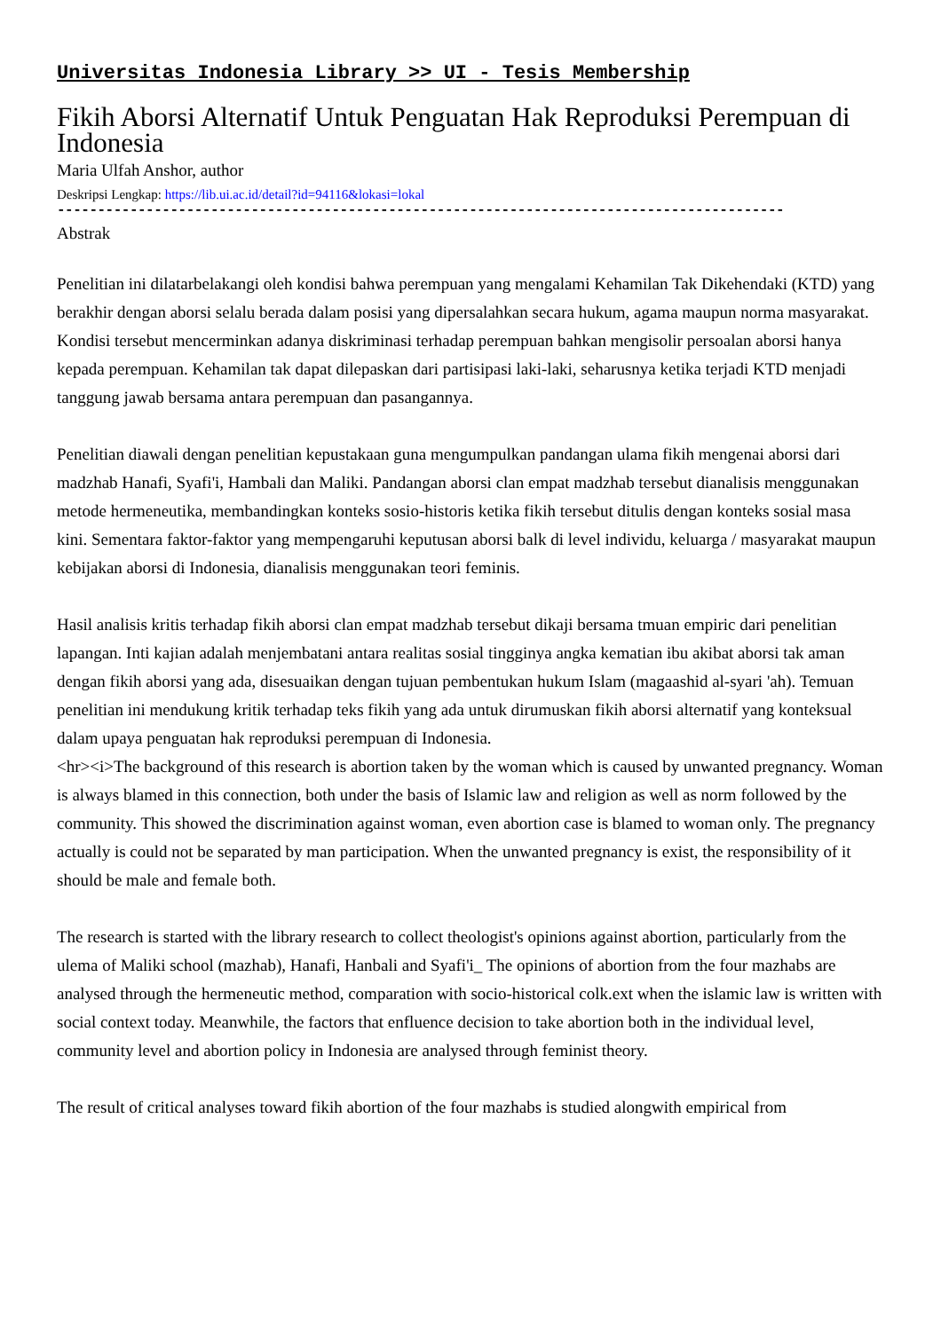Universitas Indonesia Library >> UI - Tesis Membership
Fikih Aborsi Alternatif Untuk Penguatan Hak Reproduksi Perempuan di Indonesia
Maria Ulfah Anshor, author
Deskripsi Lengkap: https://lib.ui.ac.id/detail?id=94116&lokasi=lokal
------------------------------------------------------------------------------------------
Abstrak
Penelitian ini dilatarbelakangi oleh kondisi bahwa perempuan yang mengalami Kehamilan Tak Dikehendaki (KTD) yang berakhir dengan aborsi selalu berada dalam posisi yang dipersalahkan secara hukum, agama maupun norma masyarakat. Kondisi tersebut mencerminkan adanya diskriminasi terhadap perempuan bahkan mengisolir persoalan aborsi hanya kepada perempuan. Kehamilan tak dapat dilepaskan dari partisipasi laki-laki, seharusnya ketika terjadi KTD menjadi tanggung jawab bersama antara perempuan dan pasangannya.
Penelitian diawali dengan penelitian kepustakaan guna mengumpulkan pandangan ulama fikih mengenai aborsi dari madzhab Hanafi, Syafi'i, Hambali dan Maliki. Pandangan aborsi clan empat madzhab tersebut dianalisis menggunakan metode hermeneutika, membandingkan konteks sosio-historis ketika fikih tersebut ditulis dengan konteks sosial masa kini. Sementara faktor-faktor yang mempengaruhi keputusan aborsi balk di level individu, keluarga / masyarakat maupun kebijakan aborsi di Indonesia, dianalisis menggunakan teori feminis.
Hasil analisis kritis terhadap fikih aborsi clan empat madzhab tersebut dikaji bersama tmuan empiric dari penelitian lapangan. Inti kajian adalah menjembatani antara realitas sosial tingginya angka kematian ibu akibat aborsi tak aman dengan fikih aborsi yang ada, disesuaikan dengan tujuan pembentukan hukum Islam (magaashid al-syari 'ah). Temuan penelitian ini mendukung kritik terhadap teks fikih yang ada untuk dirumuskan fikih aborsi alternatif yang konteksual dalam upaya penguatan hak reproduksi perempuan di Indonesia.
<hr><i>The background of this research is abortion taken by the woman which is caused by unwanted pregnancy. Woman is always blamed in this connection, both under the basis of Islamic law and religion as well as norm followed by the community. This showed the discrimination against woman, even abortion case is blamed to woman only. The pregnancy actually is could not be separated by man participation. When the unwanted pregnancy is exist, the responsibility of it should be male and female both.
The research is started with the library research to collect theologist's opinions against abortion, particularly from the ulema of Maliki school (mazhab), Hanafi, Hanbali and Syafi'i_ The opinions of abortion from the four mazhabs are analysed through the hermeneutic method, comparation with socio-historical colk.ext when the islamic law is written with social context today. Meanwhile, the factors that enfluence decision to take abortion both in the individual level, community level and abortion policy in Indonesia are analysed through feminist theory.
The result of critical analyses toward fikih abortion of the four mazhabs is studied alongwith empirical from